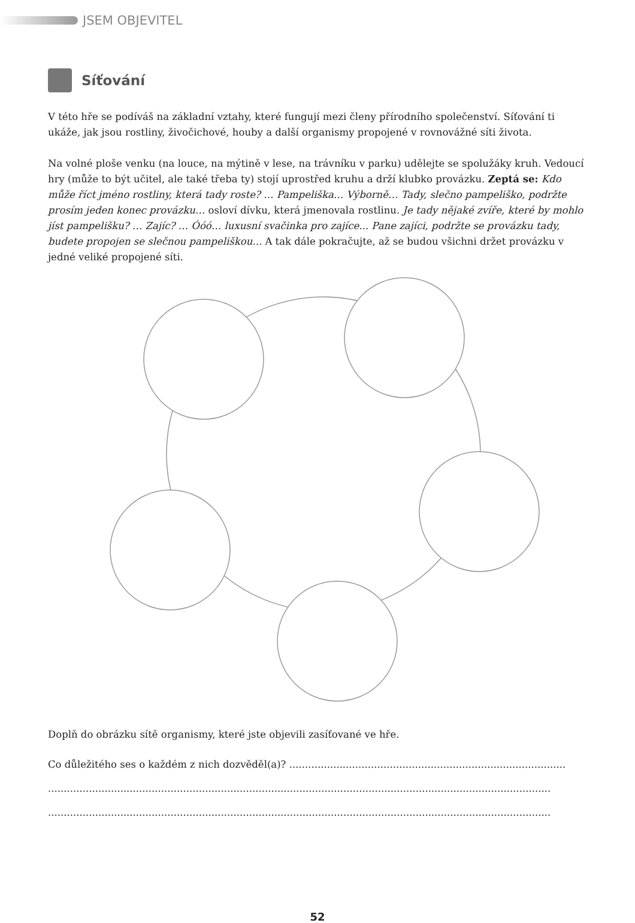JSEM OBJEVITEL
Síťování
V této hře se podíváš na základní vztahy, které fungují mezi členy přírodního společenství. Síťování ti ukáže, jak jsou rostliny, živočichové, houby a další organismy propojené v rovnovážné síti života.
Na volné ploše venku (na louce, na mýtině v lese, na trávníku v parku) udělejte se spolužáky kruh. Vedoucí hry (může to být učitel, ale také třeba ty) stojí uprostřed kruhu a drží klubko provázku. Zeptá se: Kdo může říct jméno rostliny, která tady roste? … Pampeliška… Výborně… Tady, slečno pampelišk­o, podržte prosím jeden konec provázku… osloví dívku, která jmenovala rostlinu. Je tady nějaké zvíře, které by mohlo jíst pampelišku? … Zajíc? … Óóó… luxusní svačinka pro zajíce... Pane zajíci, podržte se provázku tady, budete propojen se slečnou pampeliškou... A tak dále pokračujte, až se budou všichni držet provázku v jedné veliké propojené síti.
Doplň do obrázku sítě organismy, které jste objevili zasíťované ve hře.
Co důležitého ses o každém z nich dozvěděl(a)? ........................................................................................
................................................................................................................................................................
................................................................................................................................................................
52